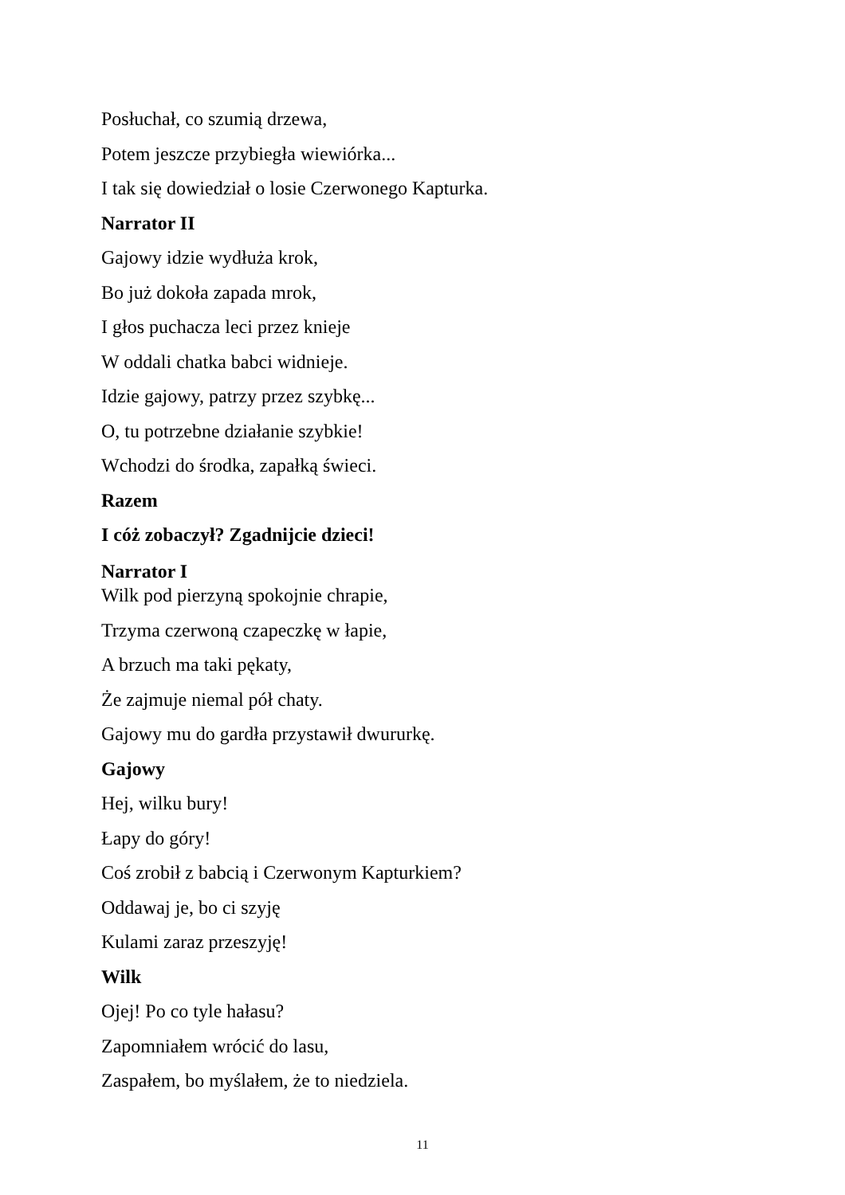Posłuchał, co szumią drzewa,
Potem jeszcze przybiegła wiewiórka...
I tak się dowiedział o losie Czerwonego Kapturka.
Narrator II
Gajowy idzie wydłuża krok,
Bo już dokoła zapada mrok,
I głos puchacza leci przez knieje
W oddali chatka babci widnieje.
Idzie gajowy, patrzy przez szybkę...
O, tu potrzebne działanie szybkie!
Wchodzi do środka, zapałką świeci.
Razem
I cóż zobaczył? Zgadnijcie dzieci!
Narrator I
Wilk pod pierzyną spokojnie chrapie,
Trzyma czerwoną czapeczkę w łapie,
A brzuch ma taki pękaty,
Że zajmuje niemal pół chaty.
Gajowy mu do gardła przystawił dwururkę.
Gajowy
Hej, wilku bury!
Łapy do góry!
Coś zrobił z babcią i Czerwonym Kapturkiem?
Oddawaj je, bo ci szyję
Kulami zaraz przeszyję!
Wilk
Ojej! Po co tyle hałasu?
Zapomniałem wrócić do lasu,
Zaspałem, bo myślałem, że to niedziela.
11